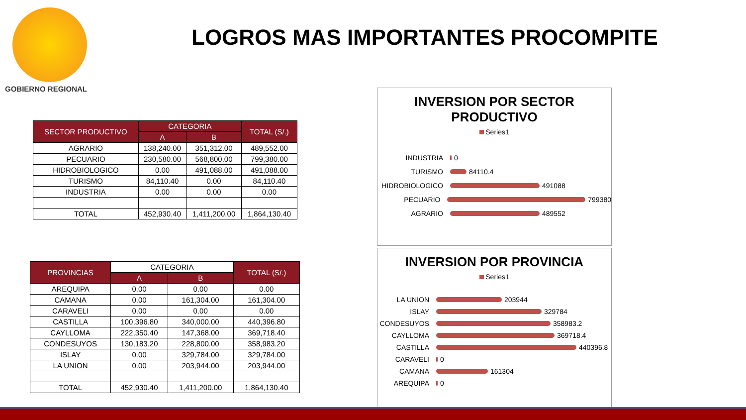GOBIERNO REGIONAL
LOGROS MAS IMPORTANTES PROCOMPITE
| SECTOR PRODUCTIVO | CATEGORIA | | TOTAL (S/.) |
| --- | --- | --- | --- |
| | A | B | |
| AGRARIO | 138,240.00 | 351,312.00 | 489,552.00 |
| PECUARIO | 230,580.00 | 568,800.00 | 799,380.00 |
| HIDROBIOLOGICO | 0.00 | 491,088.00 | 491,088.00 |
| TURISMO | 84,110.40 | 0.00 | 84,110.40 |
| INDUSTRIA | 0.00 | 0.00 | 0.00 |
| TOTAL | 452,930.40 | 1,411,200.00 | 1,864,130.40 |
| PROVINCIAS | CATEGORIA | | TOTAL (S/.) |
| --- | --- | --- | --- |
| | A | B | |
| AREQUIPA | 0.00 | 0.00 | 0.00 |
| CAMANA | 0.00 | 161,304.00 | 161,304.00 |
| CARAVELI | 0.00 | 0.00 | 0.00 |
| CASTILLA | 100,396.80 | 340,000.00 | 440,396.80 |
| CAYLLOMA | 222,350.40 | 147,368.00 | 369,718.40 |
| CONDESUYOS | 130,183.20 | 228,800.00 | 358,983.20 |
| ISLAY | 0.00 | 329,784.00 | 329,784.00 |
| LA UNION | 0.00 | 203,944.00 | 203,944.00 |
| TOTAL | 452,930.40 | 1,411,200.00 | 1,864,130.40 |
INVERSION POR SECTOR
PRODUCTIVO
Series1
INDUSTRIA
0
TURISMO
84110.4
HIDROBIOLOGICO
491088
PECUARIO
799380
AGRARIO
489552
INVERSION POR PROVINCIA
Series1
LA UNION
203944
ISLAY
329784
CONDESUYOS
358983.2
CAYLLOMA
369718.4
CASTILLA
440396.8
CARAVELI
0
CAMANA
161304
AREQUIPA
0